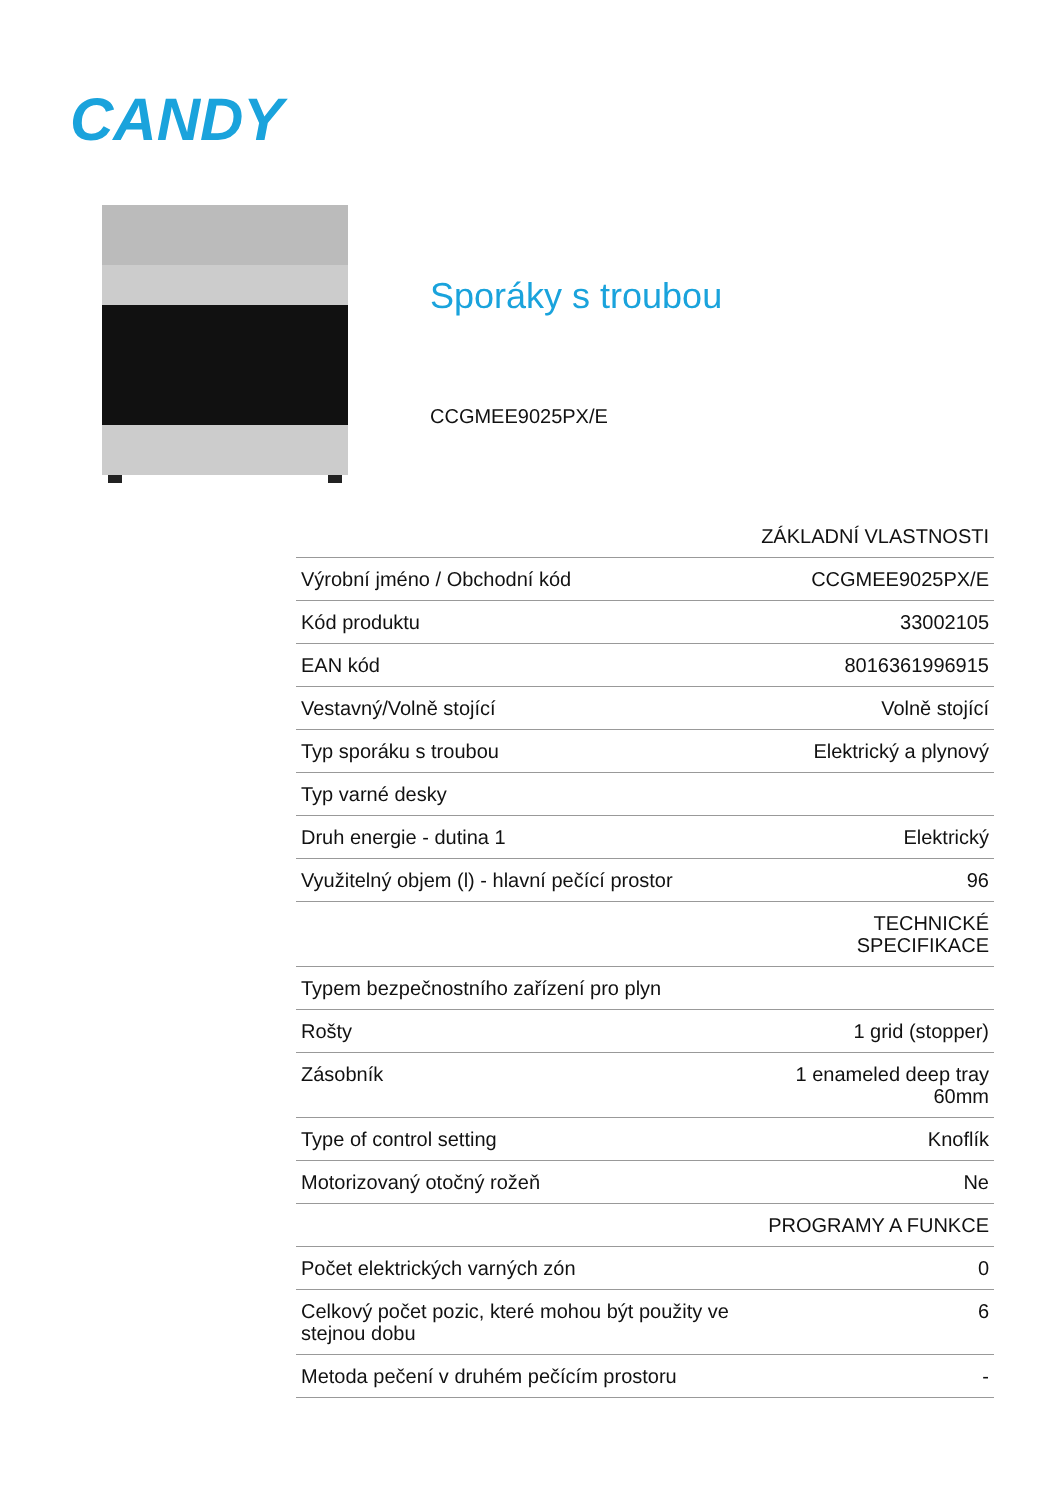CANDY
Sporáky s troubou
CCGMEE9025PX/E
| | ZÁKLADNÍ VLASTNOSTI |
| Výrobní jméno / Obchodní kód | CCGMEE9025PX/E |
| Kód produktu | 33002105 |
| EAN kód | 8016361996915 |
| Vestavný/Volně stojící | Volně stojící |
| Typ sporáku s troubou | Elektrický a plynový |
| Typ varné desky | |
| Druh energie - dutina 1 | Elektrický |
| Využitelný objem (l) - hlavní pečící prostor | 96 |
| | TECHNICKÉ SPECIFIKACE |
| Typem bezpečnostního zařízení pro plyn | |
| Rošty | 1 grid (stopper) |
| Zásobník | 1 enameled deep tray 60mm |
| Type of control setting | Knoflík |
| Motorizovaný otočný rožeň | Ne |
| | PROGRAMY A FUNKCE |
| Počet elektrických varných zón | 0 |
| Celkový počet pozic, které mohou být použity ve stejnou dobu | 6 |
| Metoda pečení v druhém pečícím prostoru | - |